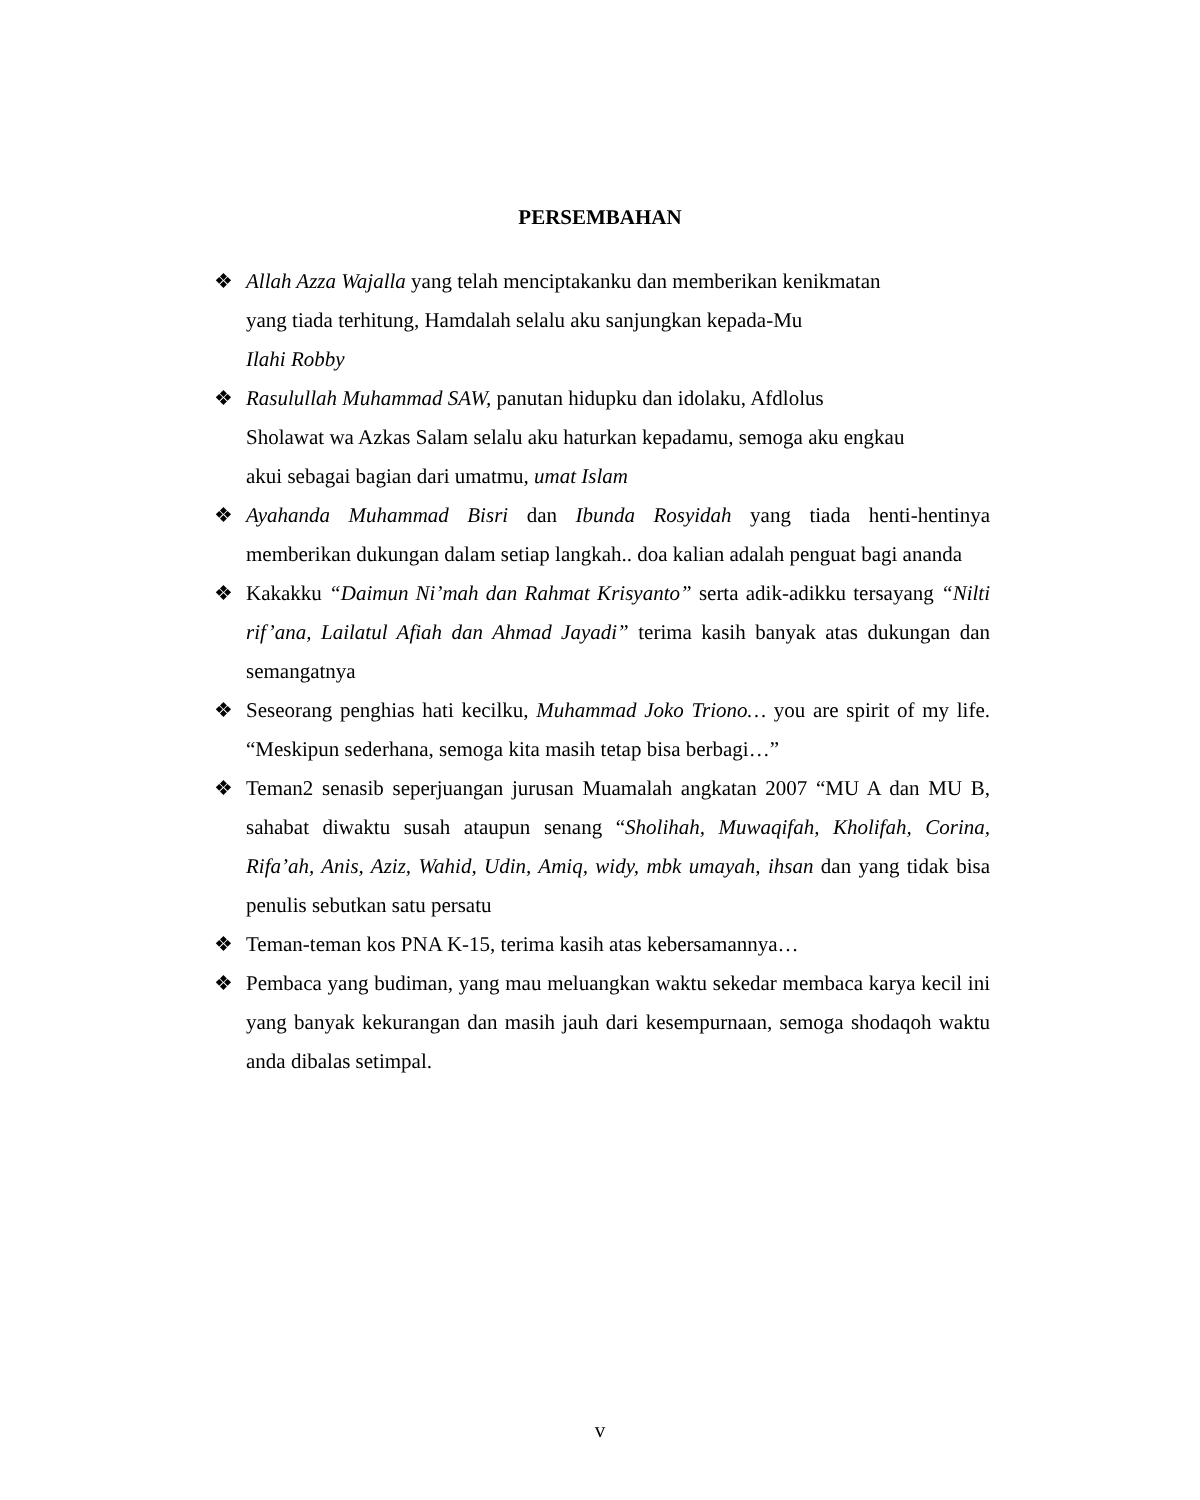PERSEMBAHAN
❖ Allah Azza Wajalla yang telah menciptakanku dan memberikan kenikmatan
yang tiada terhitung, Hamdalah selalu aku sanjungkan kepada-Mu
Ilahi Robby
❖ Rasulullah Muhammad SAW, panutan hidupku dan idolaku, Afdlolus
Sholawat wa Azkas Salam selalu aku haturkan kepadamu, semoga aku engkau
akui sebagai bagian dari umatmu, umat Islam
❖ Ayahanda Muhammad Bisri dan Ibunda Rosyidah yang tiada henti-hentinya memberikan dukungan dalam setiap langkah.. doa kalian adalah penguat bagi ananda
❖ Kakakku “Daimun Ni’mah dan Rahmat Krisyanto” serta adik-adikku tersayang “Nilti rif’ana, Lailatul Afiah dan Ahmad Jayadi” terima kasih banyak atas dukungan dan semangatnya
❖ Seseorang penghias hati kecilku, Muhammad Joko Triono… you are spirit of my life. “Meskipun sederhana, semoga kita masih tetap bisa berbagi…”
❖ Teman2 senasib seperjuangan jurusan Muamalah angkatan 2007 “MU A dan MU B, sahabat diwaktu susah ataupun senang “Sholihah, Muwaqifah, Kholifah, Corina, Rifa’ah, Anis, Aziz, Wahid, Udin, Amiq, widy, mbk umayah, ihsan dan yang tidak bisa penulis sebutkan satu persatu
❖ Teman-teman kos PNA K-15, terima kasih atas kebersamannya…
❖ Pembaca yang budiman, yang mau meluangkan waktu sekedar membaca karya kecil ini yang banyak kekurangan dan masih jauh dari kesempurnaan, semoga shodaqoh waktu anda dibalas setimpal.
v